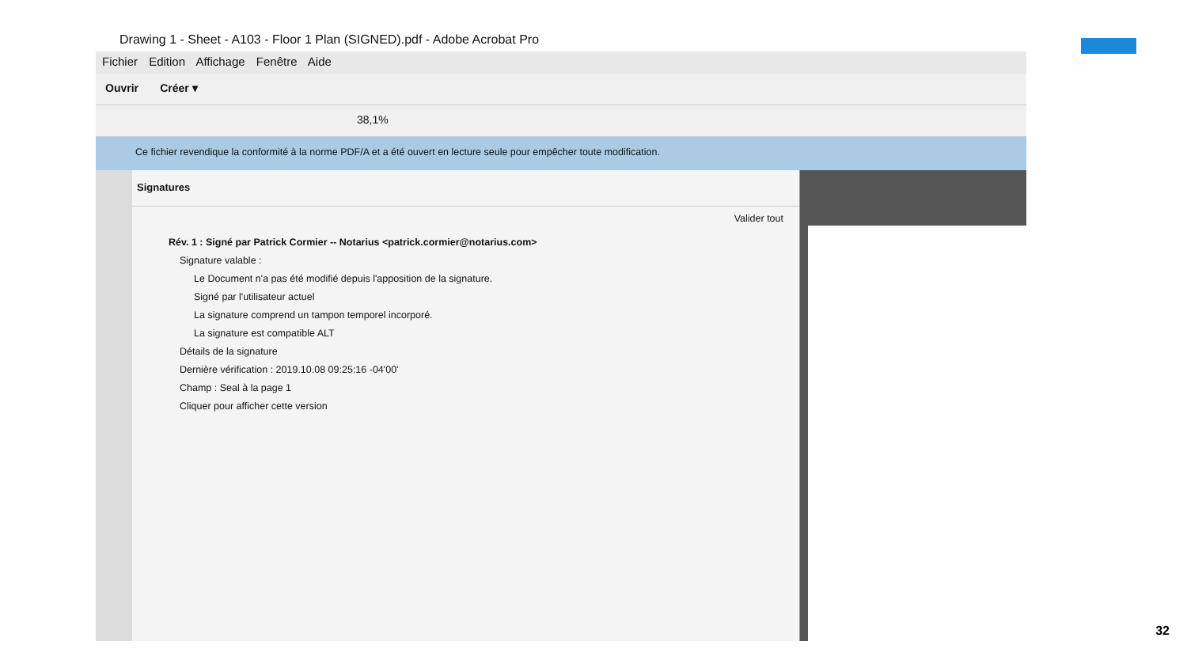Drawing 1 - Sheet - A103 - Floor 1 Plan (SIGNED).pdf - Adobe Acrobat Pro
Fichier Edition Affichage Fenêtre Aide
Ouvrir Créer ▾
38,1%
Ce fichier revendique la conformité à la norme PDF/A et a été ouvert en lecture seule pour empêcher toute modification.
Signatures
Valider tout
Rév. 1 : Signé par Patrick Cormier -- Notarius <patrick.cormier@notarius.com>
Signature valable :
Le Document n'a pas été modifié depuis l'apposition de la signature.
Signé par l'utilisateur actuel
La signature comprend un tampon temporel incorporé.
La signature est compatible ALT
Détails de la signature
Dernière vérification : 2019.10.08 09:25:16 -04'00'
Champ : Seal à la page 1
Cliquer pour afficher cette version
32